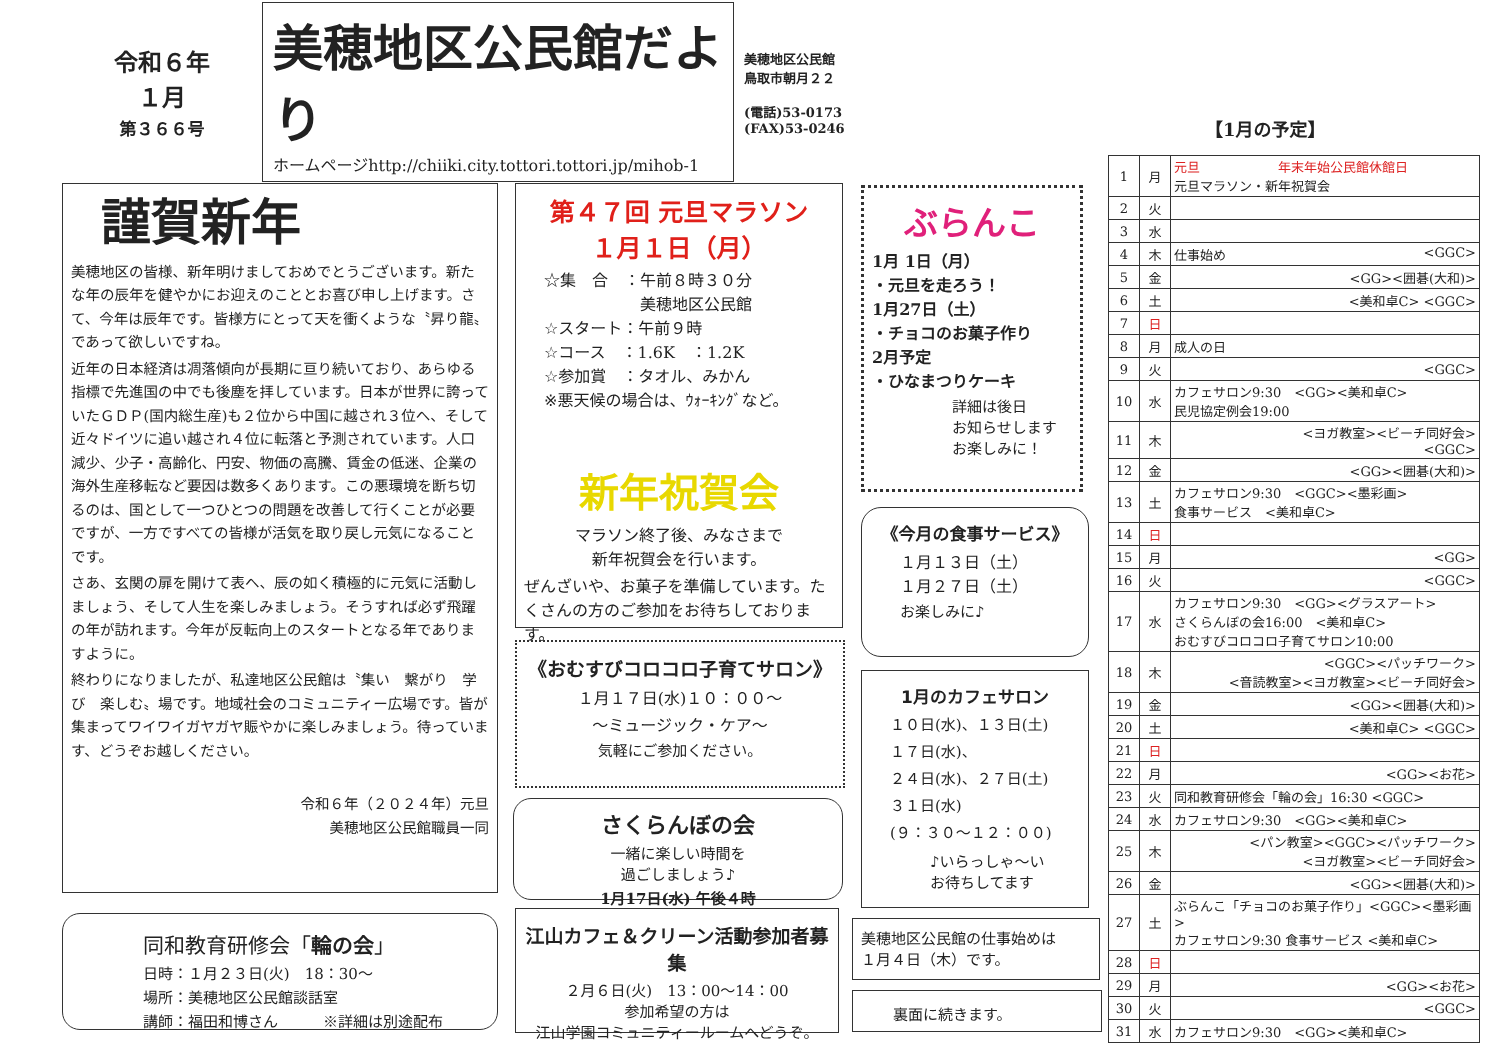令和６年
１月
第３６６号
美穂地区公民館だより
ホームページhttp://chiiki.city.tottori.tottori.jp/mihob-1
美穂地区公民館
鳥取市朝月２２
(電話)53-0173
(FAX)53-0246
【1月の予定】
謹賀新年
美穂地区の皆様、新年明けましておめでとうございます。新たな年の辰年を健やかにお迎えのこととお喜び申し上げます。さて、今年は辰年です。皆様方にとって天を衝くような〝昇り龍〟であって欲しいですね。
近年の日本経済は凋落傾向が長期に亘り続いており、あらゆる指標で先進国の中でも後塵を拝しています。日本が世界に誇っていたＧＤＰ(国内総生産)も２位から中国に越され３位へ、そして近々ドイツに追い越され４位に転落と予測されています。人口減少、少子・高齢化、円安、物価の高騰、賃金の低迷、企業の海外生産移転など要因は数多くあります。この悪環境を断ち切るのは、国として一つひとつの問題を改善して行くことが必要ですが、一方ですべての皆様が活気を取り戻し元気になることです。
さあ、玄関の扉を開けて表へ、辰の如く積極的に元気に活動しましょう、そして人生を楽しみましょう。そうすれば必ず飛躍の年が訪れます。今年が反転向上のスタートとなる年でありますように。
終わりになりましたが、私達地区公民館は〝集い　繋がり　学び　楽しむ〟場です。地域社会のコミュニティー広場です。皆が集まってワイワイガヤガヤ賑やかに楽しみましょう。待っています、どうぞお越しください。
令和６年（２０２４年）元旦
美穂地区公民館職員一同
同和教育研修会「輪の会」
日時：１月２３日(火)　18：30～
場所：美穂地区公民館談話室
講師：福田和博さん　　　※詳細は別途配布
第４７回 元旦マラソン
１月１日（月）
☆集　合　：午前８時３０分
　　　　　　美穂地区公民館
☆スタート：午前９時
☆コース　：1.6K　：1.2K
☆参加賞　：タオル、みかん
※悪天候の場合は、ｳｫｰｷﾝｸﾞなど。
新年祝賀会
マラソン終了後、みなさまで
新年祝賀会を行います。
ぜんざいや、お菓子を準備しています。たくさんの方のご参加をお待ちしております。
《おむすびコロコロ子育てサロン》
１月１７日(水)１０：００～
～ミュージック・ケア～
気軽にご参加ください。
さくらんぼの会
一緒に楽しい時間を
過ごしましょう♪
1月17日(水) 午後４時
江山カフェ＆クリーン活動参加者募集
２月６日(火)　13：00～14：00
参加希望の方は
江山学園コミュニティールームへどうぞ。
ぶらんこ
1月 1日（月）
・元旦を走ろう！
1月27日（土）
・チョコのお菓子作り
2月予定
・ひなまつりケーキ
詳細は後日
お知らせします
お楽しみに！
《今月の食事サービス》
１月１３日（土）
１月２７日（土）
お楽しみに♪
1月のカフェサロン
１０日(水)、１３日(土)
１７日(水)、
２４日(水)、２７日(土)
３１日(水)
(９：３０～１２：００)
♪いらっしゃ～い
お待ちしてます
美穂地区公民館の仕事始めは
１月４日（木）です。
裏面に続きます。
| 1 | 月 | 元旦 年末年始公民館休館日 元旦マラソン・新年祝賀会 |
| 2 | 火 | |
| 3 | 水 | |
| 4 | 木 | 仕事始め <GGC> |
| 5 | 金 | <GG><囲碁(大和)> |
| 6 | 土 | <美和卓C> <GGC> |
| 7 | 日 | |
| 8 | 月 | 成人の日 |
| 9 | 火 | <GGC> |
| 10 | 水 | カフェサロン9:30 <GG><美和卓C> 民児協定例会19:00 |
| 11 | 木 | <ヨガ教室><ビーチ同好会> <GGC> |
| 12 | 金 | <GG><囲碁(大和)> |
| 13 | 土 | カフェサロン9:30 <GGC><墨彩画> 食事サービス <美和卓C> |
| 14 | 日 | |
| 15 | 月 | <GG> |
| 16 | 火 | <GGC> |
| 17 | 水 | カフェサロン9:30 <GG><グラスアート> さくらんぼの会16:00 <美和卓C> おむすびコロコロ子育てサロン10:00 |
| 18 | 木 | <GGC><パッチワーク> <音読教室><ヨガ教室><ビーチ同好会> |
| 19 | 金 | <GG><囲碁(大和)> |
| 20 | 土 | <美和卓C> <GGC> |
| 21 | 日 | |
| 22 | 月 | <GG><お花> |
| 23 | 火 | 同和教育研修会「輪の会」16:30 <GGC> |
| 24 | 水 | カフェサロン9:30 <GG><美和卓C> |
| 25 | 木 | <パン教室><GGC><パッチワーク> <ヨガ教室><ビーチ同好会> |
| 26 | 金 | <GG><囲碁(大和)> |
| 27 | 土 | ぶらんこ「チョコのお菓子作り」<GGC><墨彩画> カフェサロン9:30 食事サービス <美和卓C> |
| 28 | 日 | |
| 29 | 月 | <GG><お花> |
| 30 | 火 | <GGC> |
| 31 | 水 | カフェサロン9:30 <GG><美和卓C> |